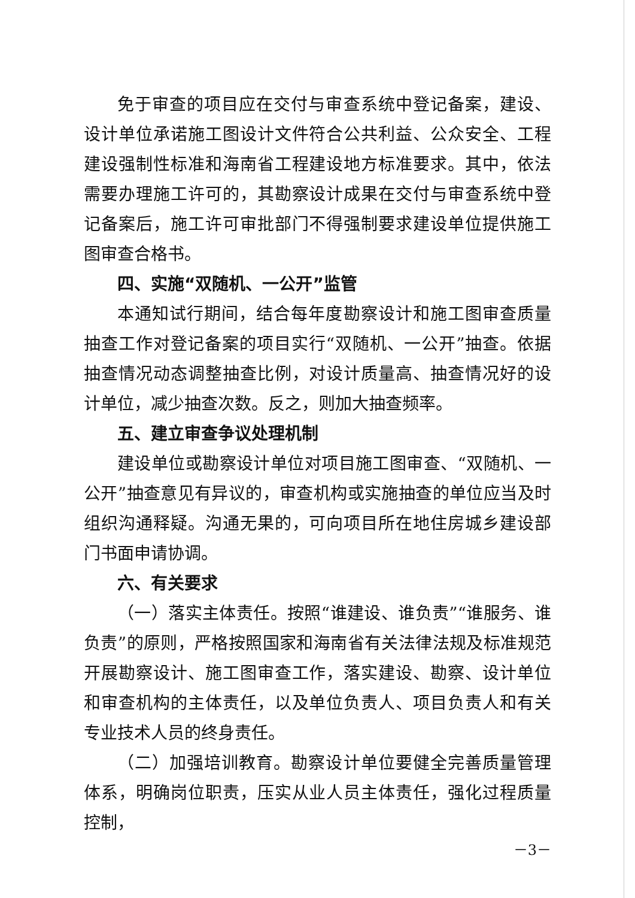免于审查的项目应在交付与审查系统中登记备案，建设、设计单位承诺施工图设计文件符合公共利益、公众安全、工程建设强制性标准和海南省工程建设地方标准要求。其中，依法需要办理施工许可的，其勘察设计成果在交付与审查系统中登记备案后，施工许可审批部门不得强制要求建设单位提供施工图审查合格书。
四、实施“双随机、一公开”监管
本通知试行期间，结合每年度勘察设计和施工图审查质量抽查工作对登记备案的项目实行“双随机、一公开”抽查。依据抽查情况动态调整抽查比例，对设计质量高、抽查情况好的设计单位，减少抽查次数。反之，则加大抽查频率。
五、建立审查争议处理机制
建设单位或勘察设计单位对项目施工图审查、“双随机、一公开”抽查意见有异议的，审查机构或实施抽查的单位应当及时组织沟通释疑。沟通无果的，可向项目所在地住房城乡建设部门书面申请协调。
六、有关要求
（一）落实主体责任。按照“谁建设、谁负责”“谁服务、谁负责”的原则，严格按照国家和海南省有关法律法规及标准规范开展勘察设计、施工图审查工作，落实建设、勘察、设计单位和审查机构的主体责任，以及单位负责人、项目负责人和有关专业技术人员的终身责任。
（二）加强培训教育。勘察设计单位要健全完善质量管理体系，明确岗位职责，压实从业人员主体责任，强化过程质量控制，
－3－